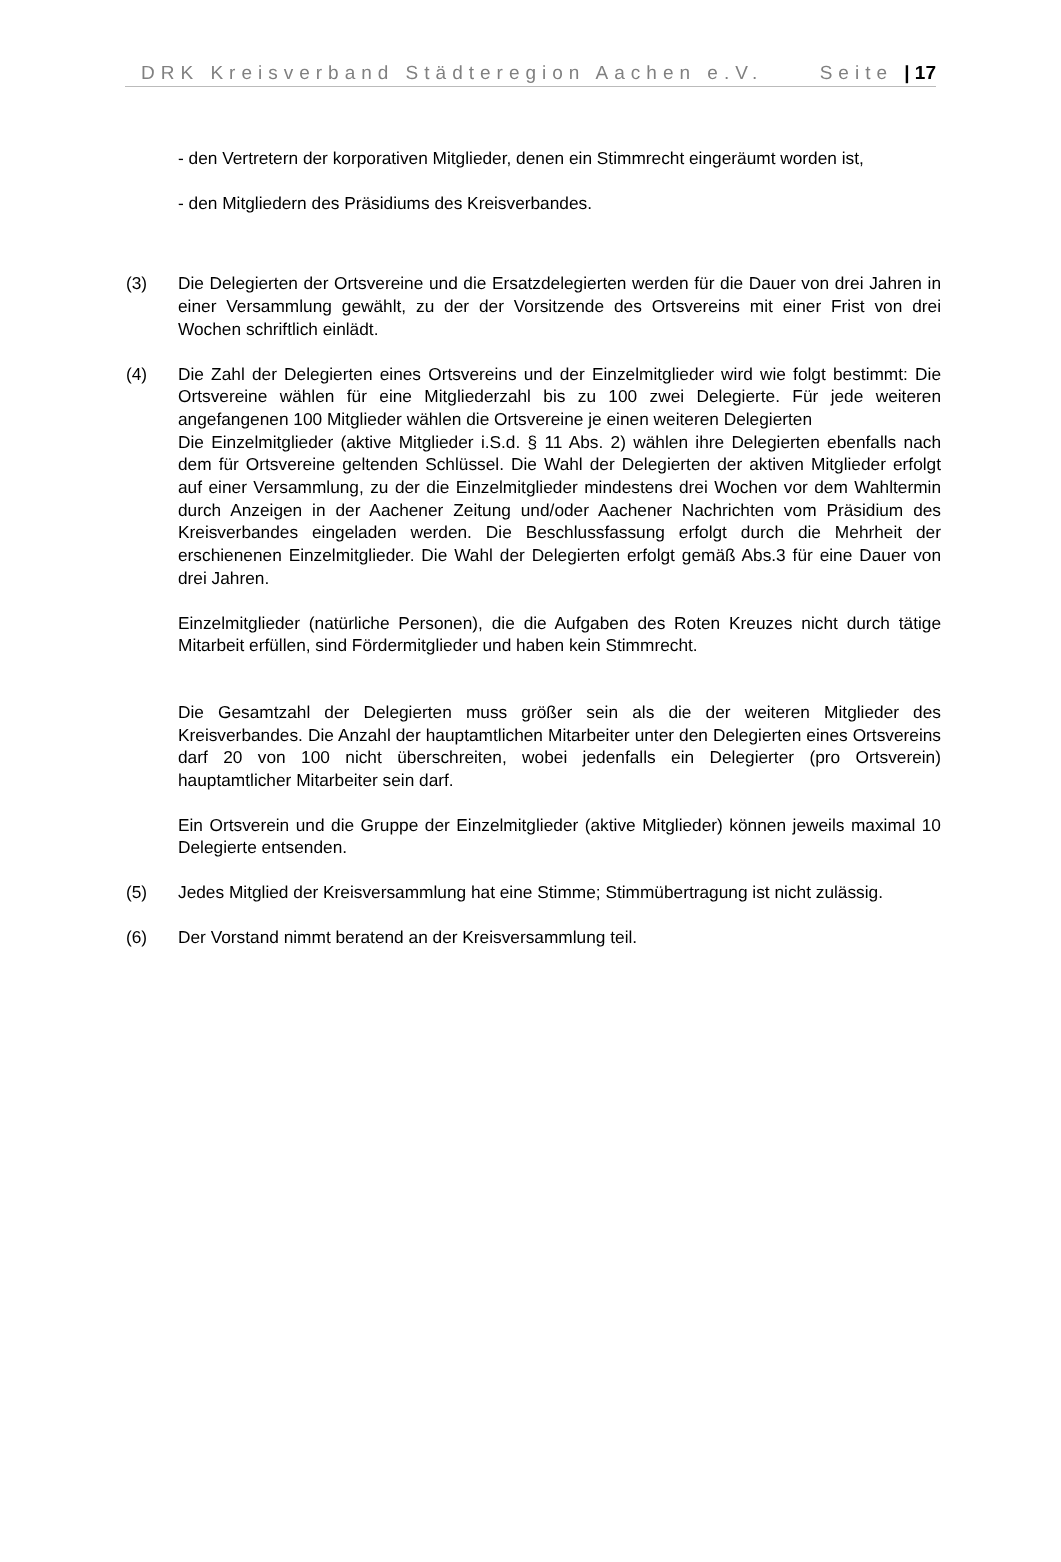DRK Kreisverband Städteregion Aachen e.V. Seite | 17
- den Vertretern der korporativen Mitglieder, denen ein Stimmrecht eingeräumt worden ist,
- den Mitgliedern des Präsidiums des Kreisverbandes.
(3) Die Delegierten der Ortsvereine und die Ersatzdelegierten werden für die Dauer von drei Jahren in einer Versammlung gewählt, zu der der Vorsitzende des Ortsvereins mit einer Frist von drei Wochen schriftlich einlädt.
(4) Die Zahl der Delegierten eines Ortsvereins und der Einzelmitglieder wird wie folgt bestimmt: Die Ortsvereine wählen für eine Mitgliederzahl bis zu 100 zwei Delegierte. Für jede weiteren angefangenen 100 Mitglieder wählen die Ortsvereine je einen weiteren Delegierten
Die Einzelmitglieder (aktive Mitglieder i.S.d. § 11 Abs. 2) wählen ihre Delegierten ebenfalls nach dem für Ortsvereine geltenden Schlüssel. Die Wahl der Delegierten der aktiven Mitglieder erfolgt auf einer Versammlung, zu der die Einzelmitglieder mindestens drei Wochen vor dem Wahltermin durch Anzeigen in der Aachener Zeitung und/oder Aachener Nachrichten vom Präsidium des Kreisverbandes eingeladen werden. Die Beschlussfassung erfolgt durch die Mehrheit der erschienenen Einzelmitglieder. Die Wahl der Delegierten erfolgt gemäß Abs.3 für eine Dauer von drei Jahren.
Einzelmitglieder (natürliche Personen), die die Aufgaben des Roten Kreuzes nicht durch tätige Mitarbeit erfüllen, sind Fördermitglieder und haben kein Stimmrecht.
Die Gesamtzahl der Delegierten muss größer sein als die der weiteren Mitglieder des Kreisverbandes. Die Anzahl der hauptamtlichen Mitarbeiter unter den Delegierten eines Ortsvereins darf 20 von 100 nicht überschreiten, wobei jedenfalls ein Delegierter (pro Ortsverein) hauptamtlicher Mitarbeiter sein darf.
Ein Ortsverein und die Gruppe der Einzelmitglieder (aktive Mitglieder) können jeweils maximal 10 Delegierte entsenden.
(5) Jedes Mitglied der Kreisversammlung hat eine Stimme; Stimmübertragung ist nicht zulässig.
(6) Der Vorstand nimmt beratend an der Kreisversammlung teil.